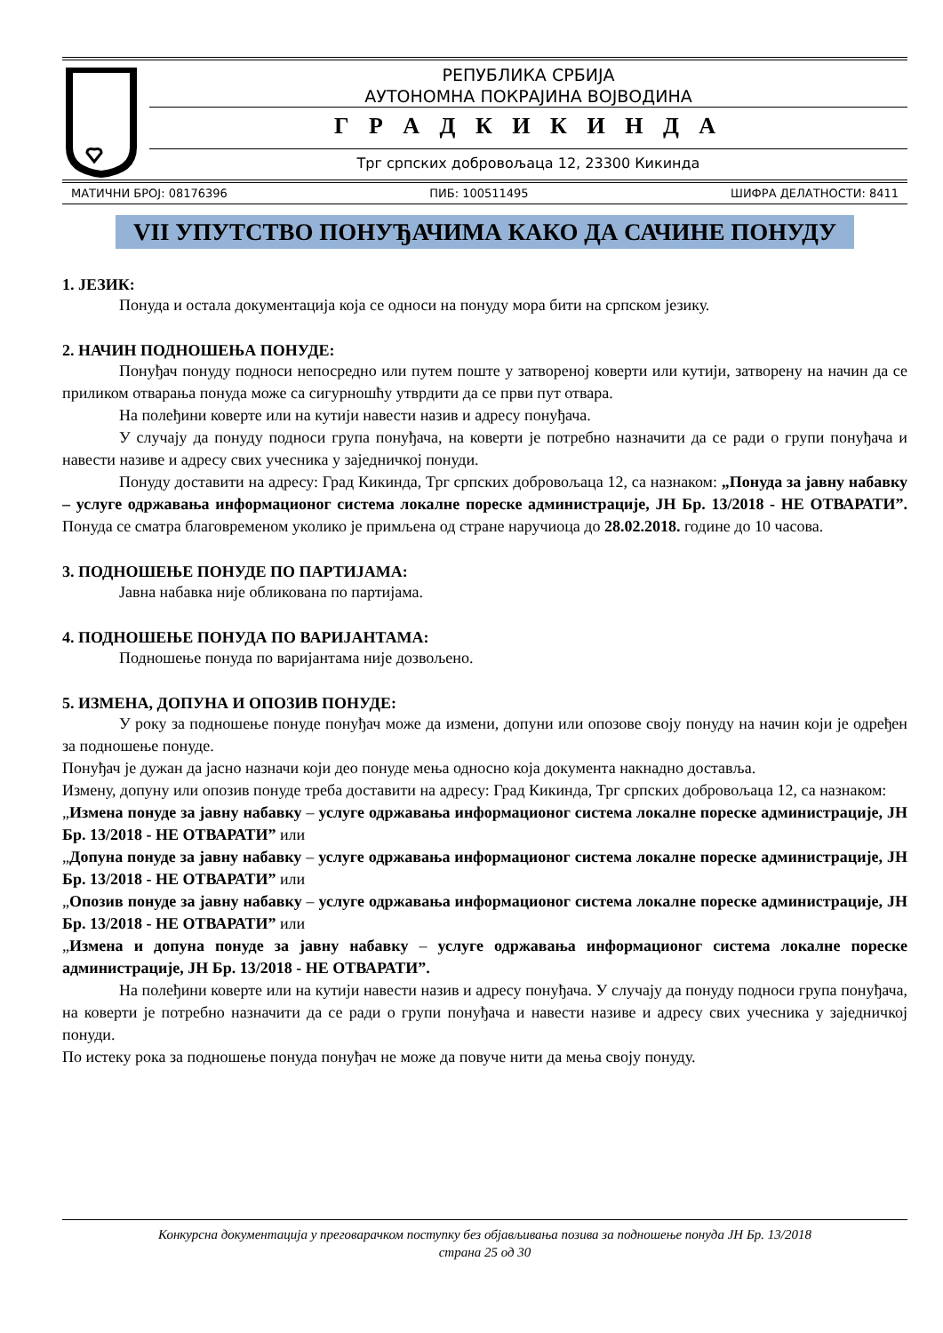РЕПУБЛИКА СРБИЈА
АУТОНОМНА ПОКРАЈИНА ВОЈВОДИНА
Г Р А Д К И К И Н Д А
Трг српских добровољаца 12, 23300 Кикинда
МАТИЧНИ БРОЈ: 08176396 ПИБ: 100511495 ШИФРА ДЕЛАТНОСТИ: 8411
VII УПУТСТВО ПОНУЂАЧИМА КАКО ДА САЧИНЕ ПОНУДУ
1. ЈЕЗИК:
Понуда и остала документација која се односи на понуду мора бити на српском језику.
2. НАЧИН ПОДНОШЕЊА ПОНУДЕ:
Понуђач понуду подноси непосредно или путем поште у затвореној коверти или кутији, затворену на начин да се приликом отварања понуда може са сигурношћу утврдити да се први пут отвара.
На полеђини коверте или на кутији навести назив и адресу понуђача.
У случају да понуду подноси група понуђача, на коверти је потребно назначити да се ради о групи понуђача и навести називе и адресу свих учесника у заједничкој понуди.
Понуду доставити на адресу: Град Кикинда, Трг српских добровољаца 12, са назнаком: „Понуда за јавну набавку – услуге одржавања информационог система локалне пореске администрације, ЈН Бр. 13/2018 - НЕ ОТВАРАТИ”. Понуда се сматра благовременом уколико је примљена од стране наручиоца до 28.02.2018. године до 10 часова.
3. ПОДНОШЕЊЕ ПОНУДЕ ПО ПАРТИЈАМА:
Јавна набавка није обликована по партијама.
4. ПОДНОШЕЊЕ ПОНУДА ПО ВАРИЈАНТАМА:
Подношење понуда по варијантама није дозвољено.
5. ИЗМЕНА, ДОПУНА И ОПОЗИВ ПОНУДЕ:
У року за подношење понуде понуђач може да измени, допуни или опозове своју понуду на начин који је одређен за подношење понуде.
Понуђач је дужан да јасно назначи који део понуде мења односно која документа накнадно доставља.
Измену, допуну или опозив понуде треба доставити на адресу: Град Кикинда, Трг српских добровољаца 12, са назнаком:
„Измена понуде за јавну набавку – услуге одржавања информационог система локалне пореске администрације, ЈН Бр. 13/2018 - НЕ ОТВАРАТИ” или
„Допуна понуде за јавну набавку – услуге одржавања информационог система локалне пореске администрације, ЈН Бр. 13/2018 - НЕ ОТВАРАТИ” или
„Опозив понуде за јавну набавку – услуге одржавања информационог система локалне пореске администрације, ЈН Бр. 13/2018 - НЕ ОТВАРАТИ” или
„Измена и допуна понуде за јавну набавку – услуге одржавања информационог система локалне пореске администрације, ЈН Бр. 13/2018 - НЕ ОТВАРАТИ”.
На полеђини коверте или на кутији навести назив и адресу понуђача. У случају да понуду подноси група понуђача, на коверти је потребно назначити да се ради о групи понуђача и навести називе и адресу свих учесника у заједничкој понуди.
По истеку рока за подношење понуда понуђач не може да повуче нити да мења своју понуду.
Конкурсна документација у преговарачком поступку без објављивања позива за подношење понуда ЈН Бр. 13/2018
страна 25 од 30